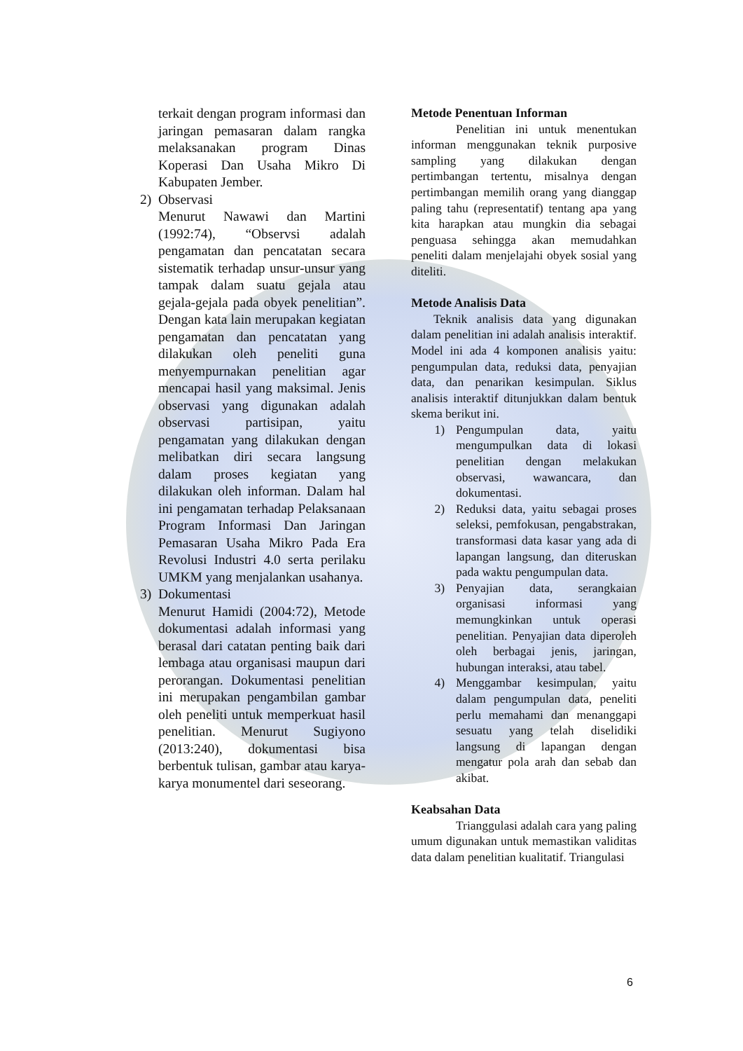terkait dengan program informasi dan jaringan pemasaran dalam rangka melaksanakan program Dinas Koperasi Dan Usaha Mikro Di Kabupaten Jember.
2) Observasi
Menurut Nawawi dan Martini (1992:74), “Observsi adalah pengamatan dan pencatatan secara sistematik terhadap unsur-unsur yang tampak dalam suatu gejala atau gejala-gejala pada obyek penelitian”. Dengan kata lain merupakan kegiatan pengamatan dan pencatatan yang dilakukan oleh peneliti guna menyempurnakan penelitian agar mencapai hasil yang maksimal. Jenis observasi yang digunakan adalah observasi partisipan, yaitu pengamatan yang dilakukan dengan melibatkan diri secara langsung dalam proses kegiatan yang dilakukan oleh informan. Dalam hal ini pengamatan terhadap Pelaksanaan Program Informasi Dan Jaringan Pemasaran Usaha Mikro Pada Era Revolusi Industri 4.0 serta perilaku UMKM yang menjalankan usahanya.
3) Dokumentasi
Menurut Hamidi (2004:72), Metode dokumentasi adalah informasi yang berasal dari catatan penting baik dari lembaga atau organisasi maupun dari perorangan. Dokumentasi penelitian ini merupakan pengambilan gambar oleh peneliti untuk memperkuat hasil penelitian. Menurut Sugiyono (2013:240), dokumentasi bisa berbentuk tulisan, gambar atau karya-karya monumentel dari seseorang.
Metode Penentuan Informan
Penelitian ini untuk menentukan informan menggunakan teknik purposive sampling yang dilakukan dengan pertimbangan tertentu, misalnya dengan pertimbangan memilih orang yang dianggap paling tahu (representatif) tentang apa yang kita harapkan atau mungkin dia sebagai penguasa sehingga akan memudahkan peneliti dalam menjelajahi obyek sosial yang diteliti.
Metode Analisis Data
Teknik analisis data yang digunakan dalam penelitian ini adalah analisis interaktif. Model ini ada 4 komponen analisis yaitu: pengumpulan data, reduksi data, penyajian data, dan penarikan kesimpulan. Siklus analisis interaktif ditunjukkan dalam bentuk skema berikut ini.
1) Pengumpulan data, yaitu mengumpulkan data di lokasi penelitian dengan melakukan observasi, wawancara, dan dokumentasi.
2) Reduksi data, yaitu sebagai proses seleksi, pemfokusan, pengabstrakan, transformasi data kasar yang ada di lapangan langsung, dan diteruskan pada waktu pengumpulan data.
3) Penyajian data, serangkaian organisasi informasi yang memungkinkan untuk operasi penelitian. Penyajian data diperoleh oleh berbagai jenis, jaringan, hubungan interaksi, atau tabel.
4) Menggambar kesimpulan, yaitu dalam pengumpulan data, peneliti perlu memahami dan menanggapi sesuatu yang telah diselidiki langsung di lapangan dengan mengatur pola arah dan sebab dan akibat.
Keabsahan Data
Trianggulasi adalah cara yang paling umum digunakan untuk memastikan validitas data dalam penelitian kualitatif. Triangulasi
6